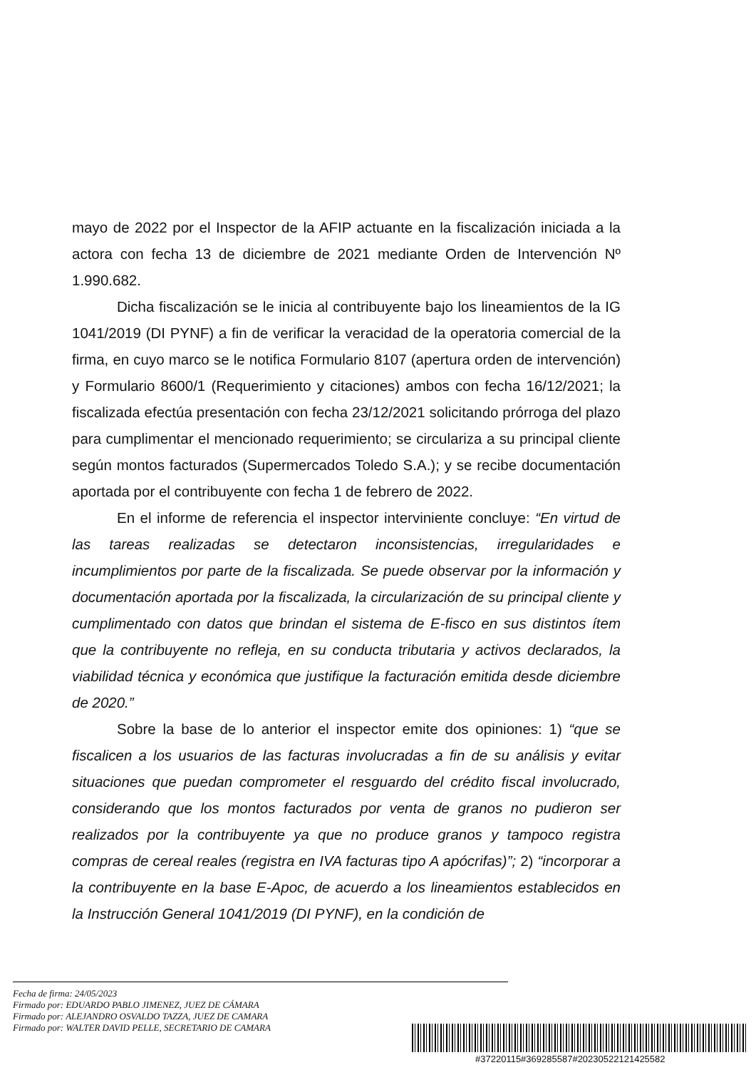mayo de 2022 por el Inspector de la AFIP actuante en la fiscalización iniciada a la actora con fecha 13 de diciembre de 2021 mediante Orden de Intervención Nº 1.990.682.
Dicha fiscalización se le inicia al contribuyente bajo los lineamientos de la IG 1041/2019 (DI PYNF) a fin de verificar la veracidad de la operatoria comercial de la firma, en cuyo marco se le notifica Formulario 8107 (apertura orden de intervención) y Formulario 8600/1 (Requerimiento y citaciones) ambos con fecha 16/12/2021; la fiscalizada efectúa presentación con fecha 23/12/2021 solicitando prórroga del plazo para cumplimentar el mencionado requerimiento; se circulariza a su principal cliente según montos facturados (Supermercados Toledo S.A.); y se recibe documentación aportada por el contribuyente con fecha 1 de febrero de 2022.
En el informe de referencia el inspector interviniente concluye: “En virtud de las tareas realizadas se detectaron inconsistencias, irregularidades e incumplimientos por parte de la fiscalizada. Se puede observar por la información y documentación aportada por la fiscalizada, la circularización de su principal cliente y cumplimentado con datos que brindan el sistema de E-fisco en sus distintos ítem que la contribuyente no refleja, en su conducta tributaria y activos declarados, la viabilidad técnica y económica que justifique la facturación emitida desde diciembre de 2020.”
Sobre la base de lo anterior el inspector emite dos opiniones: 1) “que se fiscalicen a los usuarios de las facturas involucradas a fin de su análisis y evitar situaciones que puedan comprometer el resguardo del crédito fiscal involucrado, considerando que los montos facturados por venta de granos no pudieron ser realizados por la contribuyente ya que no produce granos y tampoco registra compras de cereal reales (registra en IVA facturas tipo A apócrifas)”; 2) “incorporar a la contribuyente en la base E-Apoc, de acuerdo a los lineamientos establecidos en la Instrucción General 1041/2019 (DI PYNF), en la condición de
Fecha de firma: 24/05/2023
Firmado por: EDUARDO PABLO JIMENEZ, JUEZ DE CÁMARA
Firmado por: ALEJANDRO OSVALDO TAZZA, JUEZ DE CAMARA
Firmado por: WALTER DAVID PELLE, SECRETARIO DE CAMARA
#37220115#369285587#20230522121425582